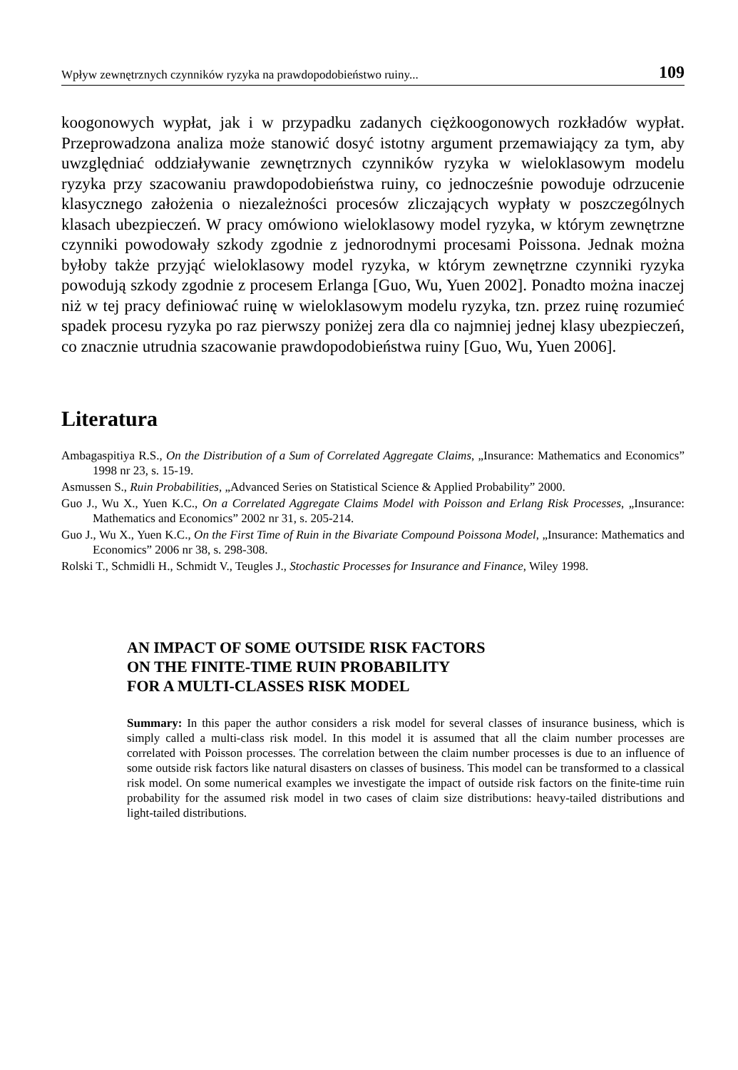Wpływ zewnętrznych czynników ryzyka na prawdopodobieństwo ruiny... 109
koogonowych wypłat, jak i w przypadku zadanych ciężkoogonowych rozkładów wypłat. Przeprowadzona analiza może stanowić dosyć istotny argument przemawiający za tym, aby uwzględniać oddziaływanie zewnętrznych czynników ryzyka w wieloklasowym modelu ryzyka przy szacowaniu prawdopodobieństwa ruiny, co jednocześnie powoduje odrzucenie klasycznego założenia o niezależności procesów zliczających wypłaty w poszczególnych klasach ubezpieczeń. W pracy omówiono wieloklasowy model ryzyka, w którym zewnętrzne czynniki powodowały szkody zgodnie z jednorodnymi procesami Poissona. Jednak można byłoby także przyjąć wieloklasowy model ryzyka, w którym zewnętrzne czynniki ryzyka powodują szkody zgodnie z procesem Erlanga [Guo, Wu, Yuen 2002]. Ponadto można inaczej niż w tej pracy definiować ruinę w wieloklasowym modelu ryzyka, tzn. przez ruinę rozumieć spadek procesu ryzyka po raz pierwszy poniżej zera dla co najmniej jednej klasy ubezpieczeń, co znacznie utrudnia szacowanie prawdopodobieństwa ruiny [Guo, Wu, Yuen 2006].
Literatura
Ambagaspitiya R.S., On the Distribution of a Sum of Correlated Aggregate Claims, „Insurance: Mathematics and Economics” 1998 nr 23, s. 15-19.
Asmussen S., Ruin Probabilities, „Advanced Series on Statistical Science & Applied Probability” 2000.
Guo J., Wu X., Yuen K.C., On a Correlated Aggregate Claims Model with Poisson and Erlang Risk Processes, „Insurance: Mathematics and Economics” 2002 nr 31, s. 205-214.
Guo J., Wu X., Yuen K.C., On the First Time of Ruin in the Bivariate Compound Poissona Model, „Insurance: Mathematics and Economics” 2006 nr 38, s. 298-308.
Rolski T., Schmidli H., Schmidt V., Teugles J., Stochastic Processes for Insurance and Finance, Wiley 1998.
AN IMPACT OF SOME OUTSIDE RISK FACTORS
ON THE FINITE-TIME RUIN PROBABILITY
FOR A MULTI-CLASSES RISK MODEL
Summary: In this paper the author considers a risk model for several classes of insurance business, which is simply called a multi-class risk model. In this model it is assumed that all the claim number processes are correlated with Poisson processes. The correlation between the claim number processes is due to an influence of some outside risk factors like natural disasters on classes of business. This model can be transformed to a classical risk model. On some numerical examples we investigate the impact of outside risk factors on the finite-time ruin probability for the assumed risk model in two cases of claim size distributions: heavy-tailed distributions and light-tailed distributions.